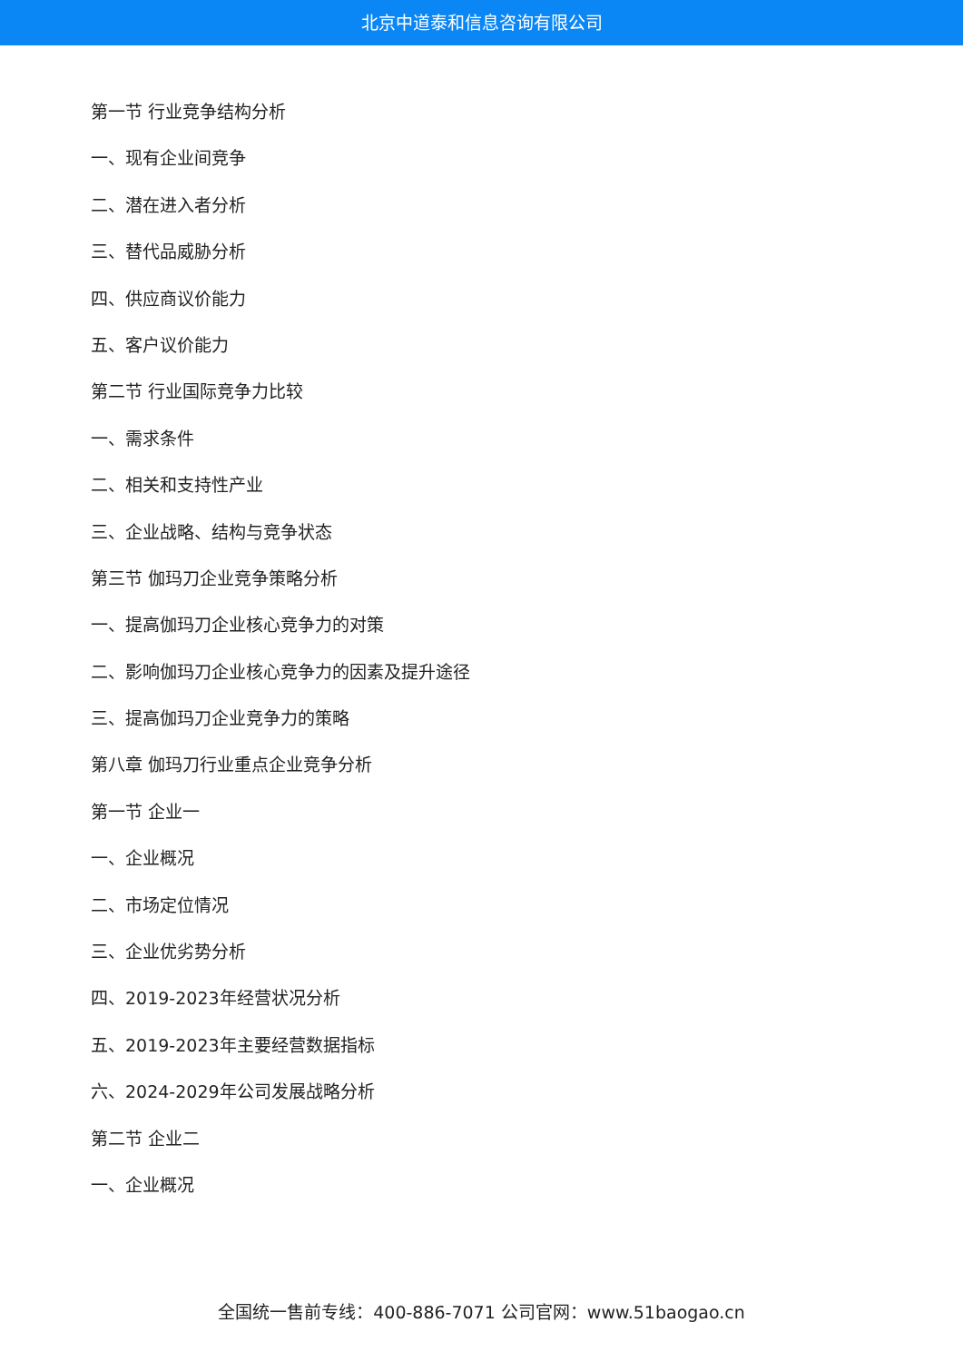北京中道泰和信息咨询有限公司
第一节 行业竞争结构分析
一、现有企业间竞争
二、潜在进入者分析
三、替代品威胁分析
四、供应商议价能力
五、客户议价能力
第二节 行业国际竞争力比较
一、需求条件
二、相关和支持性产业
三、企业战略、结构与竞争状态
第三节 伽玛刀企业竞争策略分析
一、提高伽玛刀企业核心竞争力的对策
二、影响伽玛刀企业核心竞争力的因素及提升途径
三、提高伽玛刀企业竞争力的策略
第八章 伽玛刀行业重点企业竞争分析
第一节 企业一
一、企业概况
二、市场定位情况
三、企业优劣势分析
四、2019-2023年经营状况分析
五、2019-2023年主要经营数据指标
六、2024-2029年公司发展战略分析
第二节 企业二
一、企业概况
全国统一售前专线：400-886-7071 公司官网：www.51baogao.cn